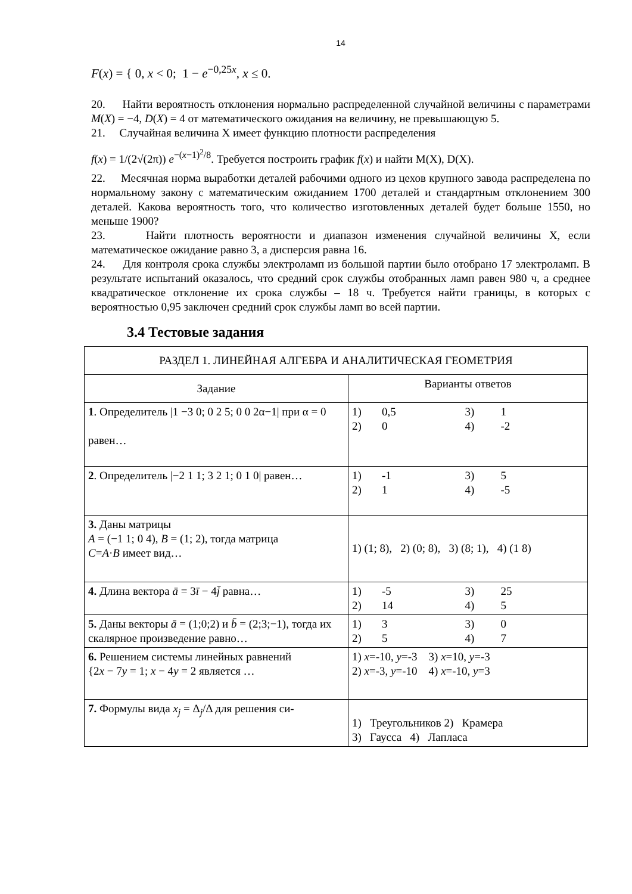14
F(x) = { 0, x < 0; 1 − e<sup>−0,25x</sup>, x ≤ 0.
20. Найти вероятность отклонения нормально распределенной случайной величины с параметрами M(X) = −4, D(X) = 4 от математического ожидания на величину, не превышающую 5.
21. Случайная величина X имеет функцию плотности распределения
f(x) = 1/(2√(2π)) e<sup>−(x−1)<sup>2</sup>/8</sup>. Требуется построить график f(x) и найти M(X), D(X).
22. Месячная норма выработки деталей рабочими одного из цехов крупного завода распределена по нормальному закону с математическим ожиданием 1700 деталей и стандартным отклонением 300 деталей. Какова вероятность того, что количество изготовленных деталей будет больше 1550, но меньше 1900?
23. Найти плотность вероятности и диапазон изменения случайной величины X, если математическое ожидание равно 3, а дисперсия равна 16.
24. Для контроля срока службы электроламп из большой партии было отобрано 17 электроламп. В результате испытаний оказалось, что средний срок службы отобранных ламп равен 980 ч, а среднее квадратическое отклонение их срока службы – 18 ч. Требуется найти границы, в которых с вероятностью 0,95 заключен средний срок службы ламп во всей партии.
3.4 Тестовые задания
| РАЗДЕЛ 1. ЛИНЕЙНАЯ АЛГЕБРА И АНАЛИТИЧЕСКАЯ ГЕОМЕТРИЯ | |
| --- | --- |
| Задание | Варианты ответов |
| 1 . Определитель /1 −3 0; 0 2 5; 0 0 2α−1/ при α = 0 равен… | 1) 0,5 3) 1 2) 0 4) -2 |
| 2 . Определитель /−2 1 1; 3 2 1; 0 1 0/ равен… | 1) -1 3) 5 2) 1 4) -5 |
| 3. Даны матрицы A = (−1 1; 0 4), B = (1; 2), тогда матрица C = A · B имеет вид… | 1) (1; 8), 2) (0; 8), 3) (8; 1), 4) (1 8) |
| 4. Длина вектора ā = 3 ī − 4 j̄ равна… | 1) -5 3) 25 2) 14 4) 5 |
| 5. Даны векторы ā = (1;0;2) и b̄ = (2;3;−1), тогда их скалярное произведение равно… | 1) 3 3) 0 2) 5 4) 7 |
| 6. Решением системы линейных равнений {2 x − 7 y = 1; x − 4 y = 2 является … | 1) x =-10, y =-3 3) x =10, y =-3 2) x =-3, y =-10 4) x =-10, y =3 |
| 7. Формулы вида x<sub>j</sub> = Δ<sub>j</sub>/Δ для решения си- | 1) Треугольников 2) Крамера 3) Гаусса 4) Лапласа |